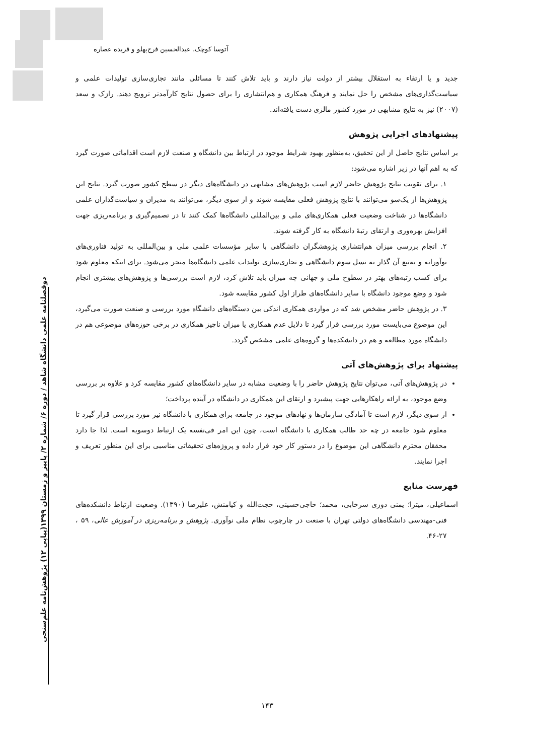آتوسا کوچک، عبدالحسین فرج‌پهلو و فریده عصاره
دوفصلنامه علمی دانشگاه شاهد / دوره ۶/ شماره ۲/ پاییز و زمستان ۱۳۹۹(پیاپی ۱۲) پژوهش‌نامه علم‌سنجی
جدید و یا ارتقاء به استقلال بیشتر از دولت نیاز دارند و باید تلاش کنند تا مسائلی مانند تجاری‌سازی تولیدات علمی و سیاست‌گذاری‌های مشخص را حل نمایند و فرهنگ همکاری و هم‌انتشاری را برای حصول نتایج کارآمدتر ترویج دهند. رازک و سعد (۲۰۰۷) نیز به نتایج مشابهی در مورد کشور مالزی دست یافته‌اند.
پیشنهادهای اجرایی پژوهش
بر اساس نتایج حاصل از این تحقیق، به‌منظور بهبود شرایط موجود در ارتباط بین دانشگاه و صنعت لازم است اقداماتی صورت گیرد که به اهم آنها در زیر اشاره می‌شود:
۱. برای تقویت نتایج پژوهش حاضر لازم است پژوهش‌های مشابهی در دانشگاه‌های دیگر در سطح کشور صورت گیرد. نتایج این پژوهش‌ها از یک‌سو می‌توانند با نتایج پژوهش فعلی مقایسه شوند و از سوی دیگر، می‌توانند به مدیران و سیاست‌گذاران علمی دانشگاه‌ها در شناخت وضعیت فعلی همکاری‌های ملی و بین‌المللی دانشگاه‌ها کمک کنند تا در تصمیم‌گیری و برنامه‌ریزی جهت افزایش بهره‌وری و ارتقای رتبهٔ دانشگاه به کار گرفته شوند.
۲. انجام بررسی میزان هم‌انتشاری پژوهشگران دانشگاهی با سایر مؤسسات علمی ملی و بین‌المللی به تولید فناوری‌های نوآورانه و به‌تبع آن گذار به نسل سوم دانشگاهی و تجاری‌سازی تولیدات علمی دانشگاه‌ها منجر می‌شود. برای اینکه معلوم شود برای کسب رتبه‌های بهتر در سطوح ملی و جهانی چه میزان باید تلاش کرد، لازم است بررسی‌ها و پژوهش‌های بیشتری انجام شود و وضع موجود دانشگاه با سایر دانشگاه‌های طراز اول کشور مقایسه شود.
۳. در پژوهش حاضر مشخص شد که در مواردی همکاری اندکی بین دستگاه‌های دانشگاه مورد بررسی و صنعت صورت می‌گیرد، این موضوع می‌بایست مورد بررسی قرار گیرد تا دلایل عدم همکاری یا میزان ناچیز همکاری در برخی حوزه‌های موضوعی هم در دانشگاه مورد مطالعه و هم در دانشکده‌ها و گروه‌های علمی مشخص گردد.
پیشنهاد برای پژوهش‌های آتی
در پژوهش‌های آتی، می‌توان نتایج پژوهش حاضر را با وضعیت مشابه در سایر دانشگاه‌های کشور مقایسه کرد و علاوه بر بررسی وضع موجود، به ارائه راهکارهایی جهت پیشبرد و ارتقای این همکاری در دانشگاه در آینده پرداخت؛
از سوی دیگر، لازم است تا آمادگی سازمان‌ها و نهادهای موجود در جامعه برای همکاری با دانشگاه نیز مورد بررسی قرار گیرد تا معلوم شود جامعه در چه حد طالب همکاری با دانشگاه است، چون این امر فی‌نفسه یک ارتباط دوسویه است. لذا جا دارد محققان محترم دانشگاهی این موضوع را در دستور کار خود قرار داده و پروژه‌های تحقیقاتی مناسبی برای این منظور تعریف و اجرا نمایند.
فهرست منابع
اسماعیلی، میترا؛ یمنی دوزی سرخابی، محمد؛ حاجی‌حسینی، حجت‌الله و کیامنش، علیرضا (۱۳۹۰). وضعیت ارتباط دانشکده‌های فنی-مهندسی دانشگاه‌های دولتی تهران با صنعت در چارچوب نظام ملی نوآوری. پژوهش و برنامه‌ریزی در آموزش عالی، ۵۹ ، ۲۷-۴۶.
۱۴۳